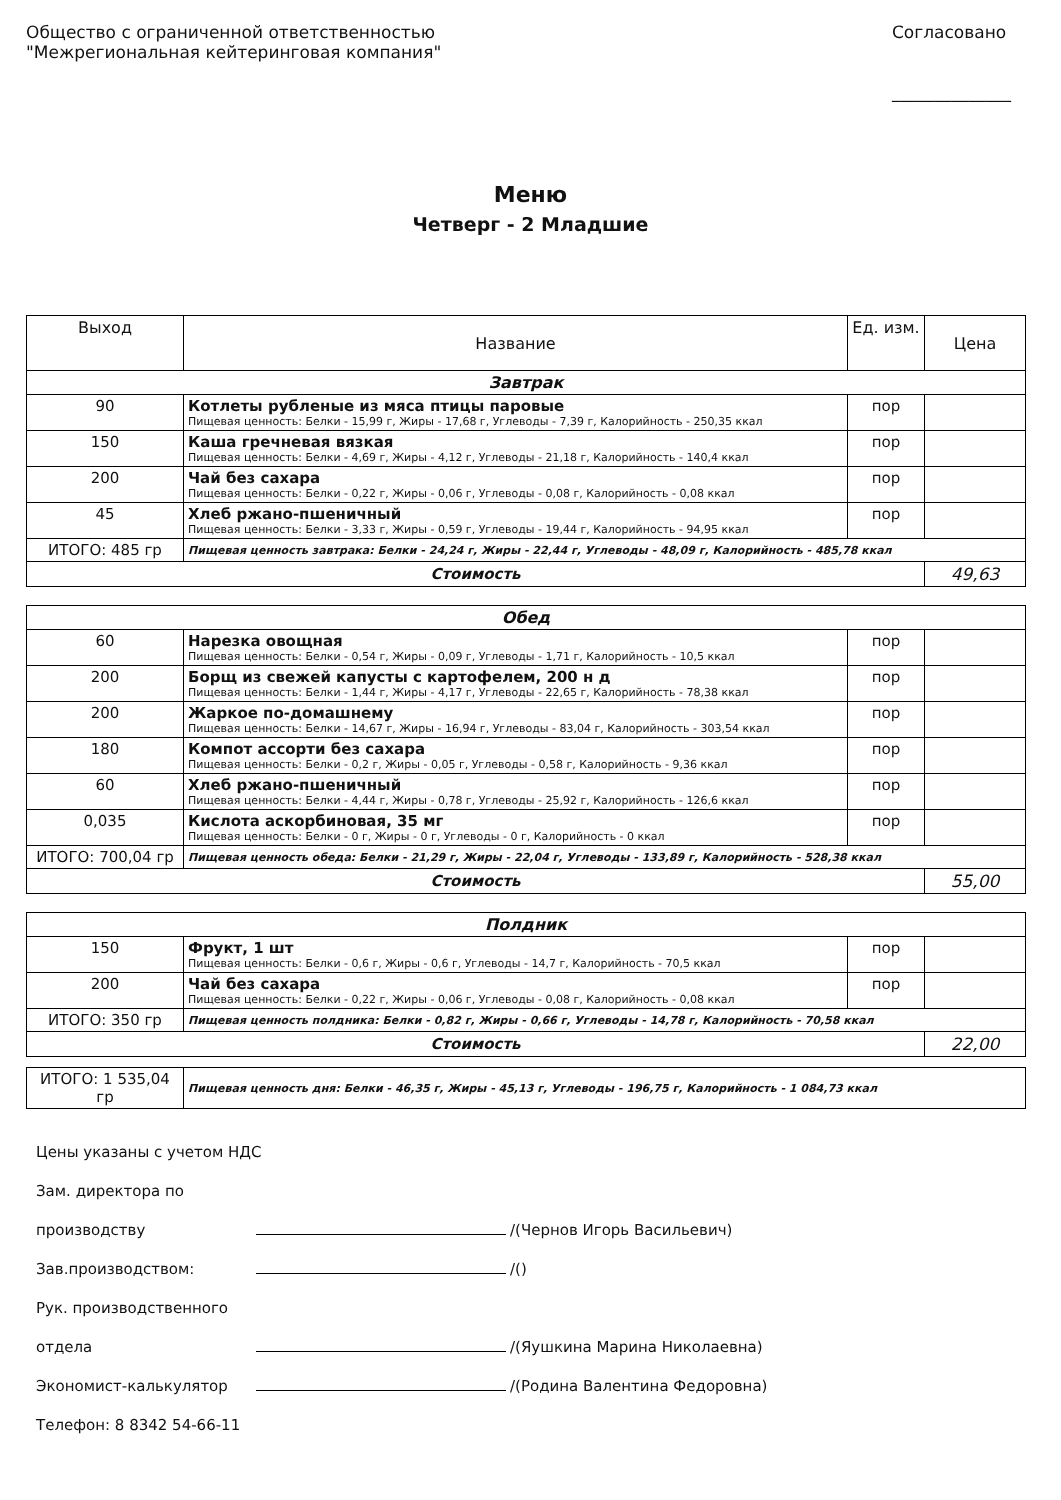Общество с ограниченной ответственностью
"Межрегиональная кейтеринговая компания"
Согласовано
______________
Меню
Четверг - 2 Младшие
| Выход | Название | Ед. изм. | Цена |
| --- | --- | --- | --- |
| Завтрак | | | |
| 90 | Котлеты рубленые из мяса птицы паровые Пищевая ценность: Белки - 15,99 г, Жиры - 17,68 г, Углеводы - 7,39 г, Калорийность - 250,35 ккал | пор | |
| 150 | Каша гречневая вязкая Пищевая ценность: Белки - 4,69 г, Жиры - 4,12 г, Углеводы - 21,18 г, Калорийность - 140,4 ккал | пор | |
| 200 | Чай без сахара Пищевая ценность: Белки - 0,22 г, Жиры - 0,06 г, Углеводы - 0,08 г, Калорийность - 0,08 ккал | пор | |
| 45 | Хлеб ржано-пшеничный Пищевая ценность: Белки - 3,33 г, Жиры - 0,59 г, Углеводы - 19,44 г, Калорийность - 94,95 ккал | пор | |
| ИТОГО: 485 гр | Пищевая ценность завтрака: Белки - 24,24 г, Жиры - 22,44 г, Углеводы - 48,09 г, Калорийность - 485,78 ккал | | |
| Стоимость | | | 49,63 |
| Обед | | | |
| 60 | Нарезка овощная Пищевая ценность: Белки - 0,54 г, Жиры - 0,09 г, Углеводы - 1,71 г, Калорийность - 10,5 ккал | пор | |
| 200 | Борщ из свежей капусты с картофелем, 200 н д Пищевая ценность: Белки - 1,44 г, Жиры - 4,17 г, Углеводы - 22,65 г, Калорийность - 78,38 ккал | пор | |
| 200 | Жаркое по-домашнему Пищевая ценность: Белки - 14,67 г, Жиры - 16,94 г, Углеводы - 83,04 г, Калорийность - 303,54 ккал | пор | |
| 180 | Компот ассорти без сахара Пищевая ценность: Белки - 0,2 г, Жиры - 0,05 г, Углеводы - 0,58 г, Калорийность - 9,36 ккал | пор | |
| 60 | Хлеб ржано-пшеничный Пищевая ценность: Белки - 4,44 г, Жиры - 0,78 г, Углеводы - 25,92 г, Калорийность - 126,6 ккал | пор | |
| 0,035 | Кислота аскорбиновая, 35 мг Пищевая ценность: Белки - 0 г, Жиры - 0 г, Углеводы - 0 г, Калорийность - 0 ккал | пор | |
| ИТОГО: 700,04 гр | Пищевая ценность обеда: Белки - 21,29 г, Жиры - 22,04 г, Углеводы - 133,89 г, Калорийность - 528,38 ккал | | |
| Стоимость | | | 55,00 |
| Полдник | | | |
| 150 | Фрукт, 1 шт Пищевая ценность: Белки - 0,6 г, Жиры - 0,6 г, Углеводы - 14,7 г, Калорийность - 70,5 ккал | пор | |
| 200 | Чай без сахара Пищевая ценность: Белки - 0,22 г, Жиры - 0,06 г, Углеводы - 0,08 г, Калорийность - 0,08 ккал | пор | |
| ИТОГО: 350 гр | Пищевая ценность полдника: Белки - 0,82 г, Жиры - 0,66 г, Углеводы - 14,78 г, Калорийность - 70,58 ккал | | |
| Стоимость | | | 22,00 |
| ИТОГО: 1 535,04 гр | Пищевая ценность дня: Белки - 46,35 г, Жиры - 45,13 г, Углеводы - 196,75 г, Калорийность - 1 084,73 ккал | | |
Цены указаны с учетом НДС
Зам. директора по производству /(Чернов Игорь Васильевич)
Зав.производством: /()
Рук. производственного отдела /(Яушкина Марина Николаевна)
Экономист-калькулятор /(Родина Валентина Федоровна)
Телефон: 8 8342 54-66-11